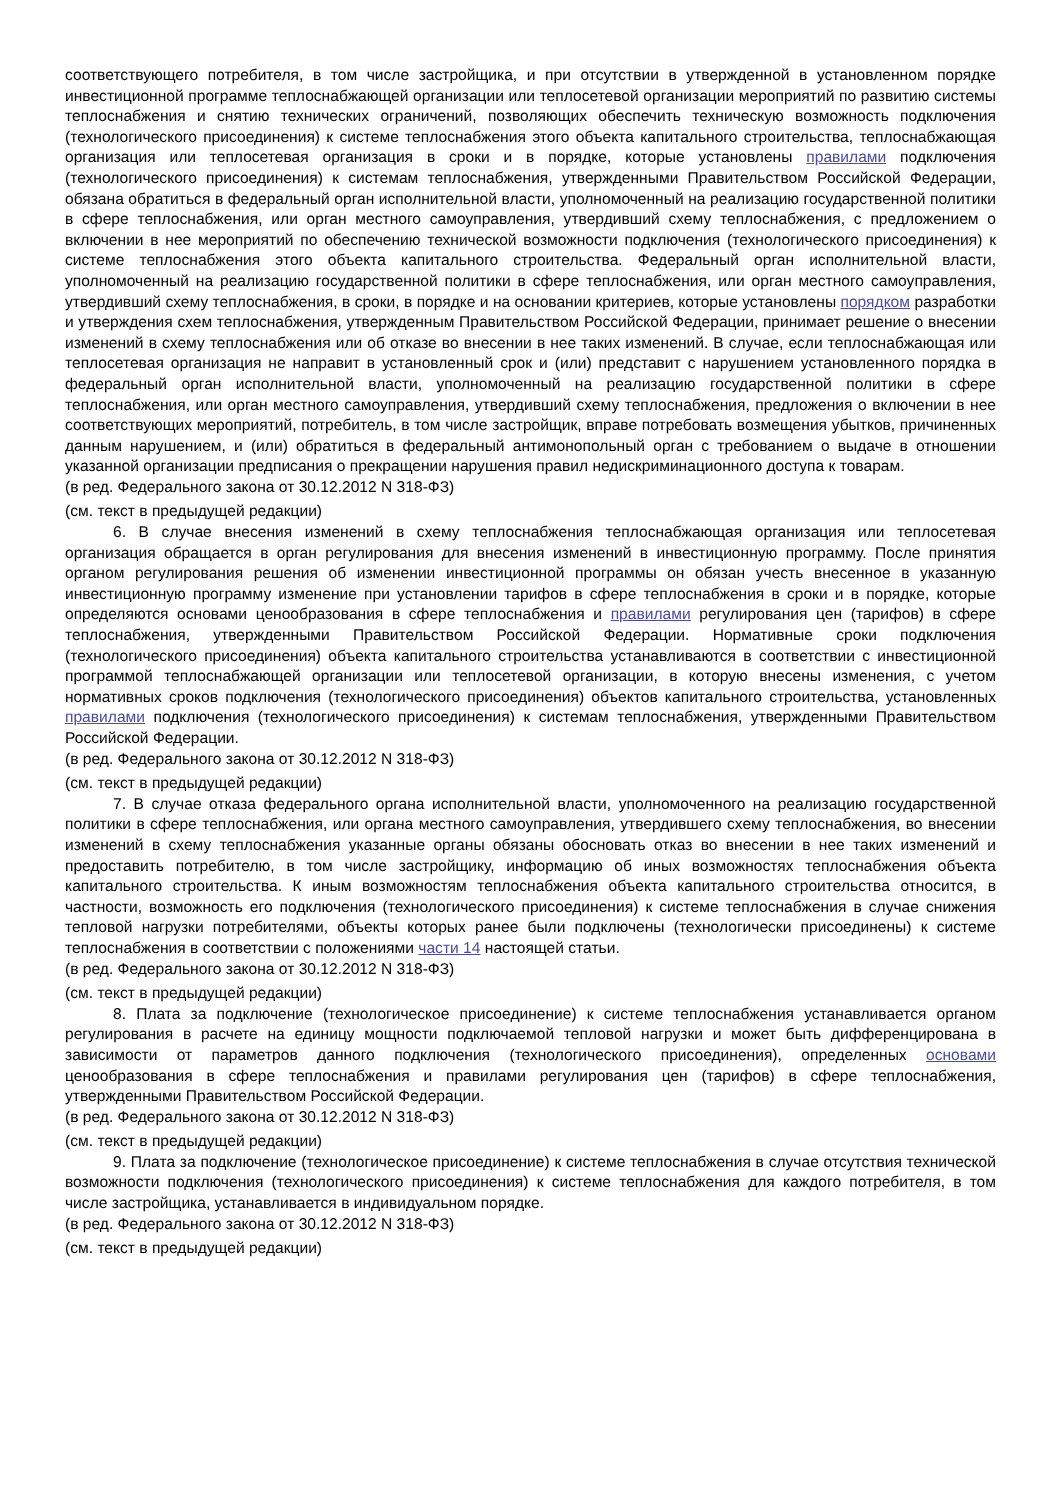соответствующего потребителя, в том числе застройщика, и при отсутствии в утвержденной в установленном порядке инвестиционной программе теплоснабжающей организации или теплосетевой организации мероприятий по развитию системы теплоснабжения и снятию технических ограничений, позволяющих обеспечить техническую возможность подключения (технологического присоединения) к системе теплоснабжения этого объекта капитального строительства, теплоснабжающая организация или теплосетевая организация в сроки и в порядке, которые установлены правилами подключения (технологического присоединения) к системам теплоснабжения, утвержденными Правительством Российской Федерации, обязана обратиться в федеральный орган исполнительной власти, уполномоченный на реализацию государственной политики в сфере теплоснабжения, или орган местного самоуправления, утвердивший схему теплоснабжения, с предложением о включении в нее мероприятий по обеспечению технической возможности подключения (технологического присоединения) к системе теплоснабжения этого объекта капитального строительства. Федеральный орган исполнительной власти, уполномоченный на реализацию государственной политики в сфере теплоснабжения, или орган местного самоуправления, утвердивший схему теплоснабжения, в сроки, в порядке и на основании критериев, которые установлены порядком разработки и утверждения схем теплоснабжения, утвержденным Правительством Российской Федерации, принимает решение о внесении изменений в схему теплоснабжения или об отказе во внесении в нее таких изменений. В случае, если теплоснабжающая или теплосетевая организация не направит в установленный срок и (или) представит с нарушением установленного порядка в федеральный орган исполнительной власти, уполномоченный на реализацию государственной политики в сфере теплоснабжения, или орган местного самоуправления, утвердивший схему теплоснабжения, предложения о включении в нее соответствующих мероприятий, потребитель, в том числе застройщик, вправе потребовать возмещения убытков, причиненных данным нарушением, и (или) обратиться в федеральный антимонопольный орган с требованием о выдаче в отношении указанной организации предписания о прекращении нарушения правил недискриминационного доступа к товарам.
(в ред. Федерального закона от 30.12.2012 N 318-ФЗ)
(см. текст в предыдущей редакции)
6. В случае внесения изменений в схему теплоснабжения теплоснабжающая организация или теплосетевая организация обращается в орган регулирования для внесения изменений в инвестиционную программу. После принятия органом регулирования решения об изменении инвестиционной программы он обязан учесть внесенное в указанную инвестиционную программу изменение при установлении тарифов в сфере теплоснабжения в сроки и в порядке, которые определяются основами ценообразования в сфере теплоснабжения и правилами регулирования цен (тарифов) в сфере теплоснабжения, утвержденными Правительством Российской Федерации. Нормативные сроки подключения (технологического присоединения) объекта капитального строительства устанавливаются в соответствии с инвестиционной программой теплоснабжающей организации или теплосетевой организации, в которую внесены изменения, с учетом нормативных сроков подключения (технологического присоединения) объектов капитального строительства, установленных правилами подключения (технологического присоединения) к системам теплоснабжения, утвержденными Правительством Российской Федерации.
(в ред. Федерального закона от 30.12.2012 N 318-ФЗ)
(см. текст в предыдущей редакции)
7. В случае отказа федерального органа исполнительной власти, уполномоченного на реализацию государственной политики в сфере теплоснабжения, или органа местного самоуправления, утвердившего схему теплоснабжения, во внесении изменений в схему теплоснабжения указанные органы обязаны обосновать отказ во внесении в нее таких изменений и предоставить потребителю, в том числе застройщику, информацию об иных возможностях теплоснабжения объекта капитального строительства. К иным возможностям теплоснабжения объекта капитального строительства относится, в частности, возможность его подключения (технологического присоединения) к системе теплоснабжения в случае снижения тепловой нагрузки потребителями, объекты которых ранее были подключены (технологически присоединены) к системе теплоснабжения в соответствии с положениями части 14 настоящей статьи.
(в ред. Федерального закона от 30.12.2012 N 318-ФЗ)
(см. текст в предыдущей редакции)
8. Плата за подключение (технологическое присоединение) к системе теплоснабжения устанавливается органом регулирования в расчете на единицу мощности подключаемой тепловой нагрузки и может быть дифференцирована в зависимости от параметров данного подключения (технологического присоединения), определенных основами ценообразования в сфере теплоснабжения и правилами регулирования цен (тарифов) в сфере теплоснабжения, утвержденными Правительством Российской Федерации.
(в ред. Федерального закона от 30.12.2012 N 318-ФЗ)
(см. текст в предыдущей редакции)
9. Плата за подключение (технологическое присоединение) к системе теплоснабжения в случае отсутствия технической возможности подключения (технологического присоединения) к системе теплоснабжения для каждого потребителя, в том числе застройщика, устанавливается в индивидуальном порядке.
(в ред. Федерального закона от 30.12.2012 N 318-ФЗ)
(см. текст в предыдущей редакции)